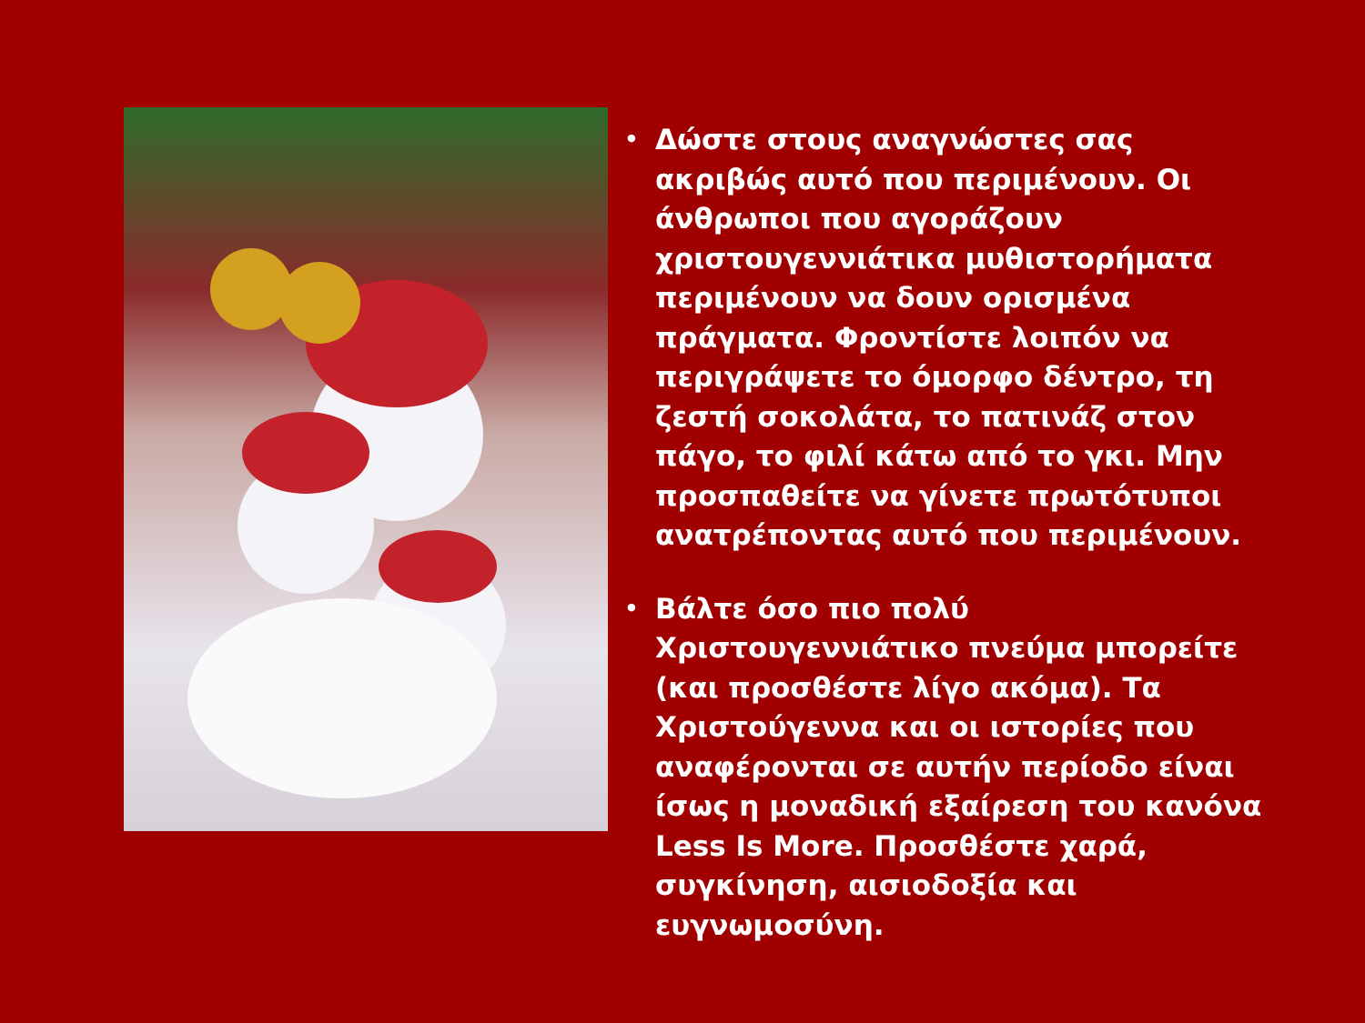• Δώστε στους αναγνώστες σας ακριβώς αυτό που περιμένουν. Οι άνθρωποι που αγοράζουν χριστουγεννιάτικα μυθιστορήματα περιμένουν να δουν ορισμένα πράγματα. Φροντίστε λοιπόν να περιγράψετε το όμορφο δέντρο, τη ζεστή σοκολάτα, το πατινάζ στον πάγο, το φιλί κάτω από το γκι. Μην προσπαθείτε να γίνετε πρωτότυποι ανατρέποντας αυτό που περιμένουν.
• Βάλτε όσο πιο πολύ Χριστουγεννιάτικο πνεύμα μπορείτε (και προσθέστε λίγο ακόμα). Τα Χριστούγεννα και οι ιστορίες που αναφέρονται σε αυτήν περίοδο είναι ίσως η μοναδική εξαίρεση του κανόνα Less Is More. Προσθέστε χαρά, συγκίνηση, αισιοδοξία και ευγνωμοσύνη.